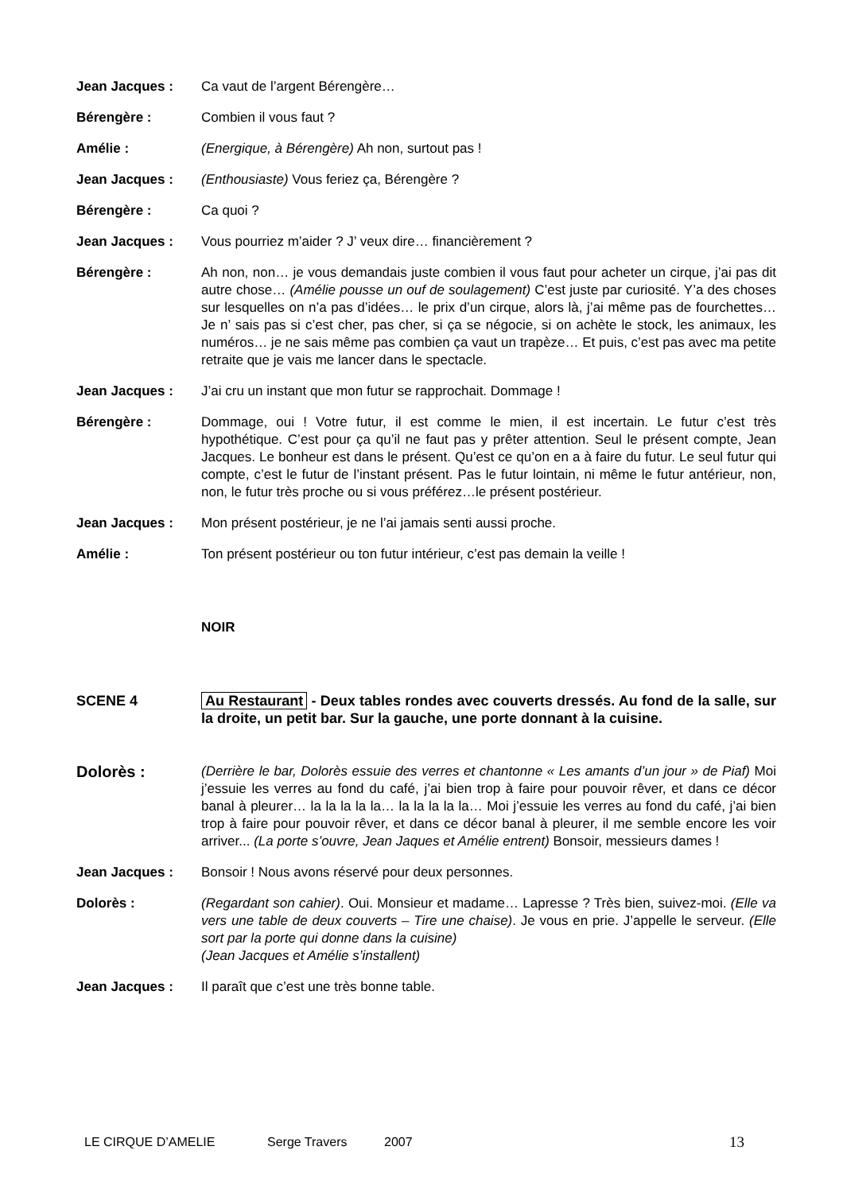Jean Jacques : Ca vaut de l’argent Bérengère…
Bérengère : Combien il vous faut ?
Amélie : (Energique, à Bérengère) Ah non, surtout pas !
Jean Jacques : (Enthousiaste) Vous feriez ça, Bérengère ?
Bérengère : Ca quoi ?
Jean Jacques : Vous pourriez m’aider ? J’ veux dire… financièrement ?
Bérengère : Ah non, non… je vous demandais juste combien il vous faut pour acheter un cirque, j’ai pas dit autre chose… (Amélie pousse un ouf de soulagement) C’est juste par curiosité. Y’a des choses sur lesquelles on n’a pas d’idées… le prix d’un cirque, alors là, j’ai même pas de fourchettes…Je n’ sais pas si c’est cher, pas cher, si ça se négocie, si on achète le stock, les animaux, les numéros… je ne sais même pas combien ça vaut un trapèze… Et puis, c’est pas avec ma petite retraite que je vais me lancer dans le spectacle.
Jean Jacques : J’ai cru un instant que mon futur se rapprochait. Dommage !
Bérengère : Dommage, oui ! Votre futur, il est comme le mien, il est incertain. Le futur c’est très hypothétique. C’est pour ça qu’il ne faut pas y prêter attention. Seul le présent compte, Jean Jacques. Le bonheur est dans le présent. Qu’est ce qu’on en a à faire du futur. Le seul futur qui compte, c’est le futur de l’instant présent. Pas le futur lointain, ni même le futur antérieur, non, non, le futur très proche ou si vous préférez…le présent postérieur.
Jean Jacques : Mon présent postérieur, je ne l’ai jamais senti aussi proche.
Amélie : Ton présent postérieur ou ton futur intérieur, c’est pas demain la veille !
NOIR
SCENE 4 Au Restaurant - Deux tables rondes avec couverts dressés. Au fond de la salle, sur la droite, un petit bar. Sur la gauche, une porte donnant à la cuisine.
Dolorès :
(Derrière le bar, Dolorès essuie des verres et chantonne « Les amants d’un jour » de Piaf) Moi j’essuie les verres au fond du café, j’ai bien trop à faire pour pouvoir rêver, et dans ce décor banal à pleurer… la la la la la… la la la la la… Moi j’essuie les verres au fond du café, j’ai bien trop à faire pour pouvoir rêver, et dans ce décor banal à pleurer, il me semble encore les voir arriver... (La porte s’ouvre, Jean Jaques et Amélie entrent) Bonsoir, messieurs dames !
Jean Jacques : Bonsoir ! Nous avons réservé pour deux personnes.
Dolorès : (Regardant son cahier). Oui. Monsieur et madame… Lapresse ? Très bien, suivez-moi. (Elle va vers une table de deux couverts – Tire une chaise). Je vous en prie. J’appelle le serveur. (Elle sort par la porte qui donne dans la cuisine)
(Jean Jacques et Amélie s’installent)
Jean Jacques : Il paraît que c’est une très bonne table.
LE CIRQUE D’AMELIE Serge Travers 2007 13